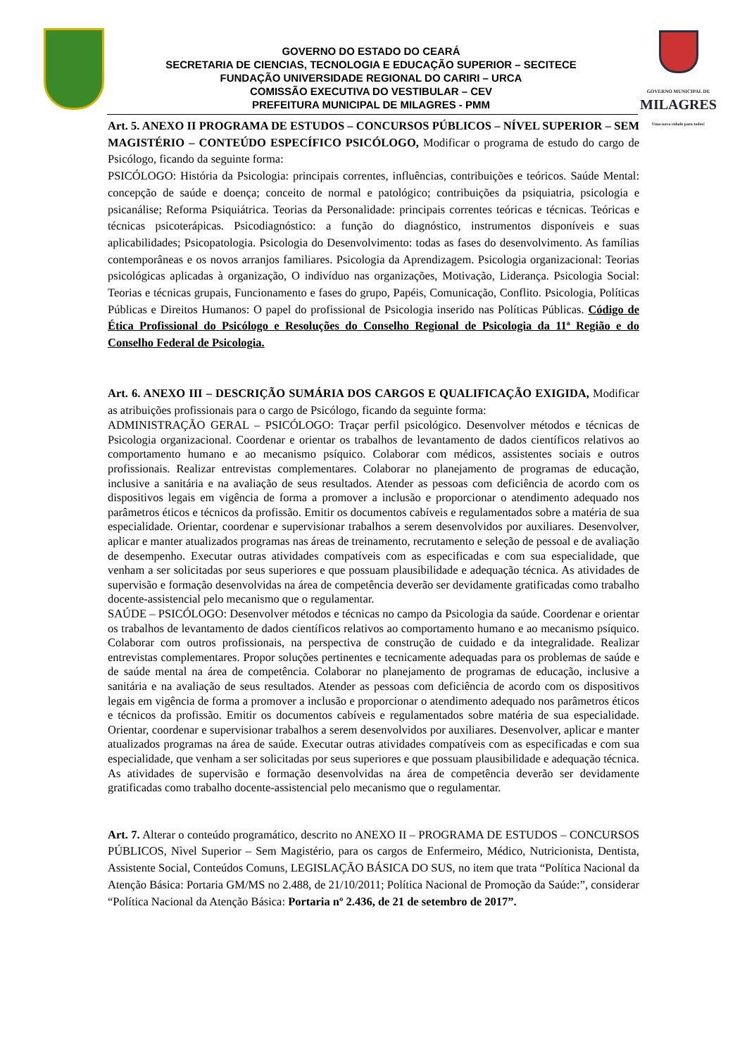GOVERNO DO ESTADO DO CEARÁ
SECRETARIA DE CIENCIAS, TECNOLOGIA E EDUCAÇÃO SUPERIOR – SECITECE
FUNDAÇÃO UNIVERSIDADE REGIONAL DO CARIRI – URCA
COMISSÃO EXECUTIVA DO VESTIBULAR – CEV
PREFEITURA MUNICIPAL DE MILAGRES - PMM
GOVERNO MUNICIPAL DE
MILAGRES
Uma nova cidade para todos!
Art. 5. ANEXO II PROGRAMA DE ESTUDOS – CONCURSOS PÚBLICOS – NÍVEL SUPERIOR – SEM MAGISTÉRIO – CONTEÚDO ESPECÍFICO PSICÓLOGO, Modificar o programa de estudo do cargo de Psicólogo, ficando da seguinte forma:
PSICÓLOGO: História da Psicologia: principais correntes, influências, contribuições e teóricos. Saúde Mental: concepção de saúde e doença; conceito de normal e patológico; contribuições da psiquiatria, psicologia e psicanálise; Reforma Psiquiátrica. Teorias da Personalidade: principais correntes teóricas e técnicas. Teóricas e técnicas psicoterápicas. Psicodiagnóstico: a função do diagnóstico, instrumentos disponíveis e suas aplicabilidades; Psicopatologia. Psicologia do Desenvolvimento: todas as fases do desenvolvimento. As famílias contemporâneas e os novos arranjos familiares. Psicologia da Aprendizagem. Psicologia organizacional: Teorias psicológicas aplicadas à organização, O indivíduo nas organizações, Motivação, Liderança. Psicologia Social: Teorias e técnicas grupais, Funcionamento e fases do grupo, Papéis, Comunicação, Conflito. Psicologia, Políticas Públicas e Direitos Humanos: O papel do profissional de Psicologia inserido nas Políticas Públicas. Código de Ética Profissional do Psicólogo e Resoluções do Conselho Regional de Psicologia da 11ª Região e do Conselho Federal de Psicologia.
Art. 6. ANEXO III – DESCRIÇÃO SUMÁRIA DOS CARGOS E QUALIFICAÇÃO EXIGIDA, Modificar as atribuições profissionais para o cargo de Psicólogo, ficando da seguinte forma:
ADMINISTRAÇÃO GERAL – PSICÓLOGO: Traçar perfil psicológico. Desenvolver métodos e técnicas de Psicologia organizacional. Coordenar e orientar os trabalhos de levantamento de dados científicos relativos ao comportamento humano e ao mecanismo psíquico. Colaborar com médicos, assistentes sociais e outros profissionais. Realizar entrevistas complementares. Colaborar no planejamento de programas de educação, inclusive a sanitária e na avaliação de seus resultados. Atender as pessoas com deficiência de acordo com os dispositivos legais em vigência de forma a promover a inclusão e proporcionar o atendimento adequado nos parâmetros éticos e técnicos da profissão. Emitir os documentos cabíveis e regulamentados sobre a matéria de sua especialidade. Orientar, coordenar e supervisionar trabalhos a serem desenvolvidos por auxiliares. Desenvolver, aplicar e manter atualizados programas nas áreas de treinamento, recrutamento e seleção de pessoal e de avaliação de desempenho. Executar outras atividades compatíveis com as especificadas e com sua especialidade, que venham a ser solicitadas por seus superiores e que possuam plausibilidade e adequação técnica. As atividades de supervisão e formação desenvolvidas na área de competência deverão ser devidamente gratificadas como trabalho docente-assistencial pelo mecanismo que o regulamentar.
SAÚDE – PSICÓLOGO: Desenvolver métodos e técnicas no campo da Psicologia da saúde. Coordenar e orientar os trabalhos de levantamento de dados científicos relativos ao comportamento humano e ao mecanismo psíquico. Colaborar com outros profissionais, na perspectiva de construção de cuidado e da integralidade. Realizar entrevistas complementares. Propor soluções pertinentes e tecnicamente adequadas para os problemas de saúde e de saúde mental na área de competência. Colaborar no planejamento de programas de educação, inclusive a sanitária e na avaliação de seus resultados. Atender as pessoas com deficiência de acordo com os dispositivos legais em vigência de forma a promover a inclusão e proporcionar o atendimento adequado nos parâmetros éticos e técnicos da profissão. Emitir os documentos cabíveis e regulamentados sobre matéria de sua especialidade. Orientar, coordenar e supervisionar trabalhos a serem desenvolvidos por auxiliares. Desenvolver, aplicar e manter atualizados programas na área de saúde. Executar outras atividades compatíveis com as especificadas e com sua especialidade, que venham a ser solicitadas por seus superiores e que possuam plausibilidade e adequação técnica. As atividades de supervisão e formação desenvolvidas na área de competência deverão ser devidamente gratificadas como trabalho docente-assistencial pelo mecanismo que o regulamentar.
Art. 7. Alterar o conteúdo programático, descrito no ANEXO II – PROGRAMA DE ESTUDOS – CONCURSOS PÚBLICOS, Nìvel Superior – Sem Magistério, para os cargos de Enfermeiro, Médico, Nutricionista, Dentista, Assistente Social, Conteúdos Comuns, LEGISLAÇÃO BÁSICA DO SUS, no item que trata “Política Nacional da Atenção Básica: Portaria GM/MS no 2.488, de 21/10/2011; Política Nacional de Promoção da Saúde:”, considerar “Política Nacional da Atenção Básica: Portaria nº 2.436, de 21 de setembro de 2017”.